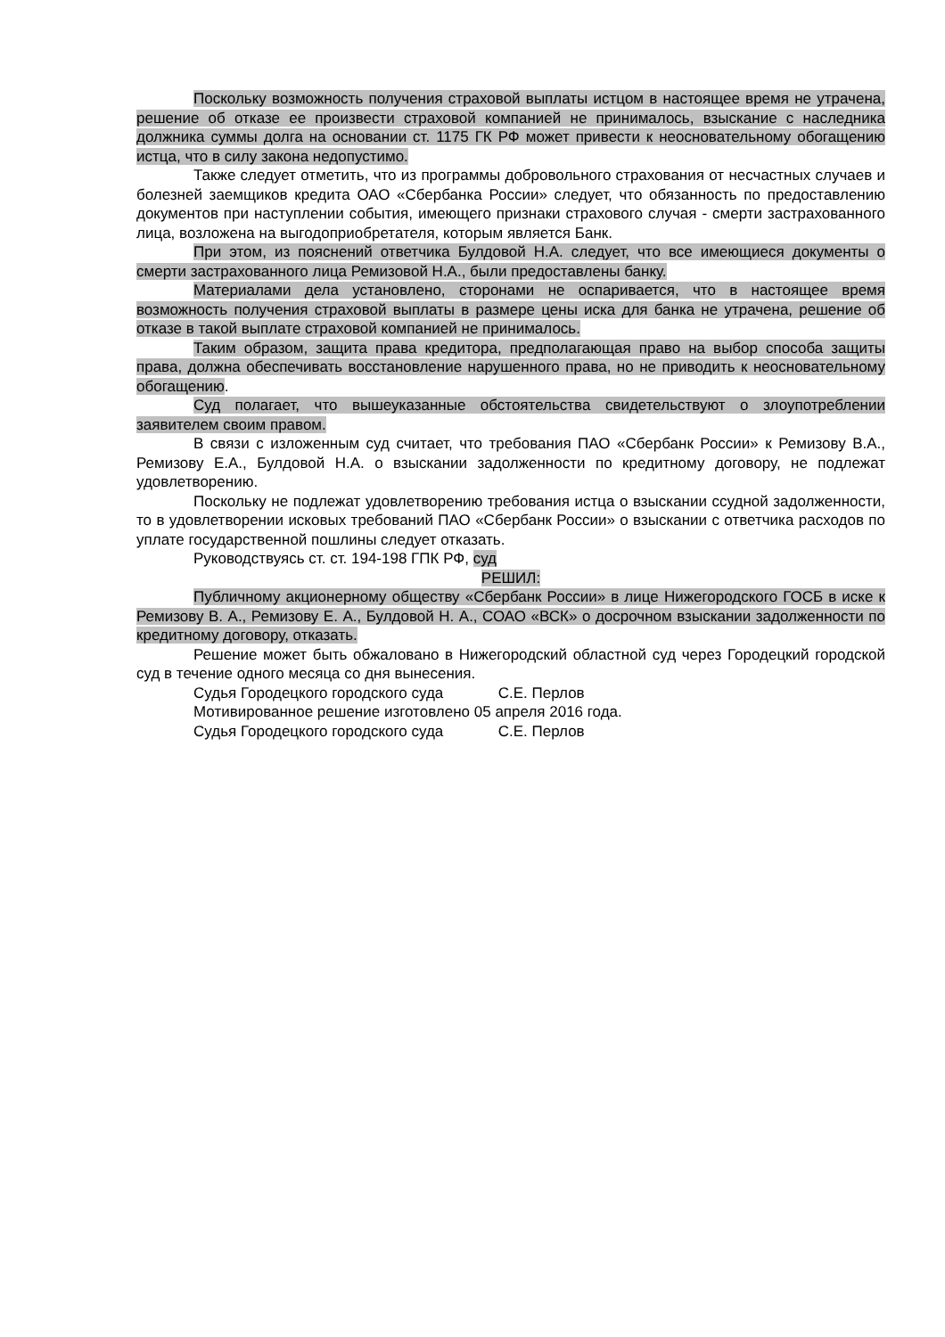Поскольку возможность получения страховой выплаты истцом в настоящее время не утрачена, решение об отказе ее произвести страховой компанией не принималось, взыскание с наследника должника суммы долга на основании ст. 1175 ГК РФ может привести к неосновательному обогащению истца, что в силу закона недопустимо.
Также следует отметить, что из программы добровольного страхования от несчастных случаев и болезней заемщиков кредита ОАО «Сбербанка России» следует, что обязанность по предоставлению документов при наступлении события, имеющего признаки страхового случая - смерти застрахованного лица, возложена на выгодоприобретателя, которым является Банк.
При этом, из пояснений ответчика Булдовой Н.А. следует, что все имеющиеся документы о смерти застрахованного лица Ремизовой Н.А., были предоставлены банку.
Материалами дела установлено, сторонами не оспаривается, что в настоящее время возможность получения страховой выплаты в размере цены иска для банка не утрачена, решение об отказе в такой выплате страховой компанией не принималось.
Таким образом, защита права кредитора, предполагающая право на выбор способа защиты права, должна обеспечивать восстановление нарушенного права, но не приводить к неосновательному обогащению.
Суд полагает, что вышеуказанные обстоятельства свидетельствуют о злоупотреблении заявителем своим правом.
В связи с изложенным суд считает, что требования ПАО «Сбербанк России» к Ремизову В.А., Ремизову Е.А., Булдовой Н.А. о взыскании задолженности по кредитному договору, не подлежат удовлетворению.
Поскольку не подлежат удовлетворению требования истца о взыскании ссудной задолженности, то в удовлетворении исковых требований ПАО «Сбербанк России» о взыскании с ответчика расходов по уплате государственной пошлины следует отказать.
Руководствуясь ст. ст. 194-198 ГПК РФ, суд
РЕШИЛ:
Публичному акционерному обществу «Сбербанк России» в лице Нижегородского ГОСБ в иске к Ремизову В. А., Ремизову Е. А., Булдовой Н. А., СОАО «ВСК» о досрочном взыскании задолженности по кредитному договору, отказать.
Решение может быть обжаловано в Нижегородский областной суд через Городецкий городской суд в течение одного месяца со дня вынесения.
Судья Городецкого городского суда С.Е. Перлов
Мотивированное решение изготовлено 05 апреля 2016 года.
Судья Городецкого городского суда С.Е. Перлов